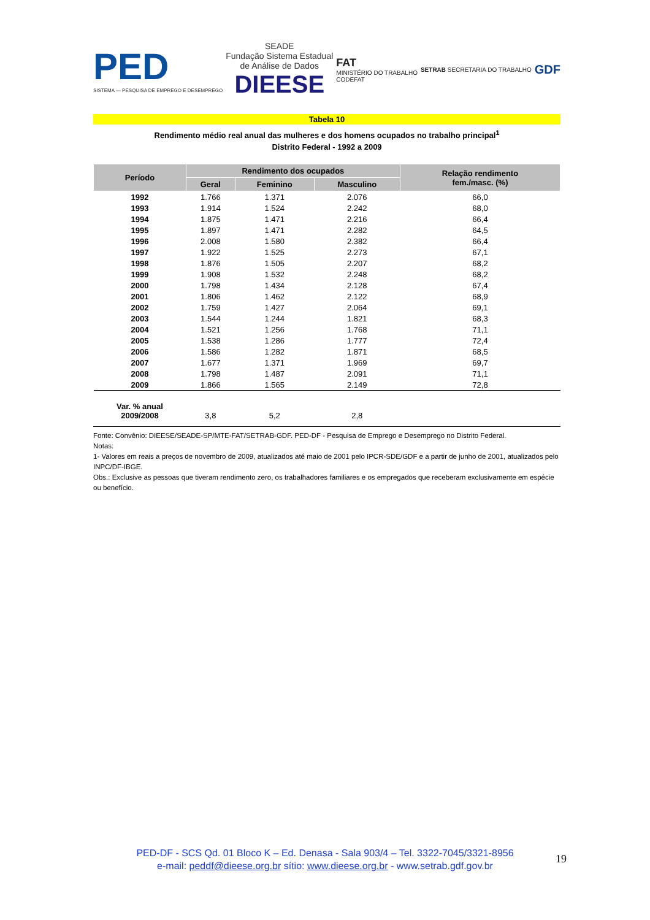PED
SISTEMA — PESQUISA DE EMPREGO E DESEMPREGO
SEADE
Fundação Sistema Estadual
de Análise de Dados
DIEESE
FAT
MINISTÉRIO DO TRABALHO
CODEFAT
SETRAB SECRETARIA DO TRABALHO
GDF
Tabela 10
Rendimento médio real anual das mulheres e dos homens ocupados no trabalho principal<sup>1</sup>
Distrito Federal - 1992 a 2009
| Período | Rendimento dos ocupados | | | Relação rendimento fem./masc. (%) |
| --- | --- | --- | --- | --- |
| | Geral | Feminino | Masculino | |
| 1992 | 1.766 | 1.371 | 2.076 | 66,0 |
| 1993 | 1.914 | 1.524 | 2.242 | 68,0 |
| 1994 | 1.875 | 1.471 | 2.216 | 66,4 |
| 1995 | 1.897 | 1.471 | 2.282 | 64,5 |
| 1996 | 2.008 | 1.580 | 2.382 | 66,4 |
| 1997 | 1.922 | 1.525 | 2.273 | 67,1 |
| 1998 | 1.876 | 1.505 | 2.207 | 68,2 |
| 1999 | 1.908 | 1.532 | 2.248 | 68,2 |
| 2000 | 1.798 | 1.434 | 2.128 | 67,4 |
| 2001 | 1.806 | 1.462 | 2.122 | 68,9 |
| 2002 | 1.759 | 1.427 | 2.064 | 69,1 |
| 2003 | 1.544 | 1.244 | 1.821 | 68,3 |
| 2004 | 1.521 | 1.256 | 1.768 | 71,1 |
| 2005 | 1.538 | 1.286 | 1.777 | 72,4 |
| 2006 | 1.586 | 1.282 | 1.871 | 68,5 |
| 2007 | 1.677 | 1.371 | 1.969 | 69,7 |
| 2008 | 1.798 | 1.487 | 2.091 | 71,1 |
| 2009 | 1.866 | 1.565 | 2.149 | 72,8 |
| Var. % anual 2009/2008 | 3,8 | 5,2 | 2,8 | |
Fonte: Convênio: DIEESE/SEADE-SP/MTE-FAT/SETRAB-GDF. PED-DF - Pesquisa de Emprego e Desemprego no Distrito Federal.
Notas:
1- Valores em reais a preços de novembro de 2009, atualizados até maio de 2001 pelo IPCR-SDE/GDF e a partir de junho de 2001, atualizados pelo INPC/DF-IBGE.
Obs.: Exclusive as pessoas que tiveram rendimento zero, os trabalhadores familiares e os empregados que receberam exclusivamente em espécie ou benefício.
PED-DF - SCS Qd. 01 Bloco K – Ed. Denasa - Sala 903/4 – Tel. 3322-7045/3321-8956
e-mail: peddf@dieese.org.br sítio: www.dieese.org.br - www.setrab.gdf.gov.br
19